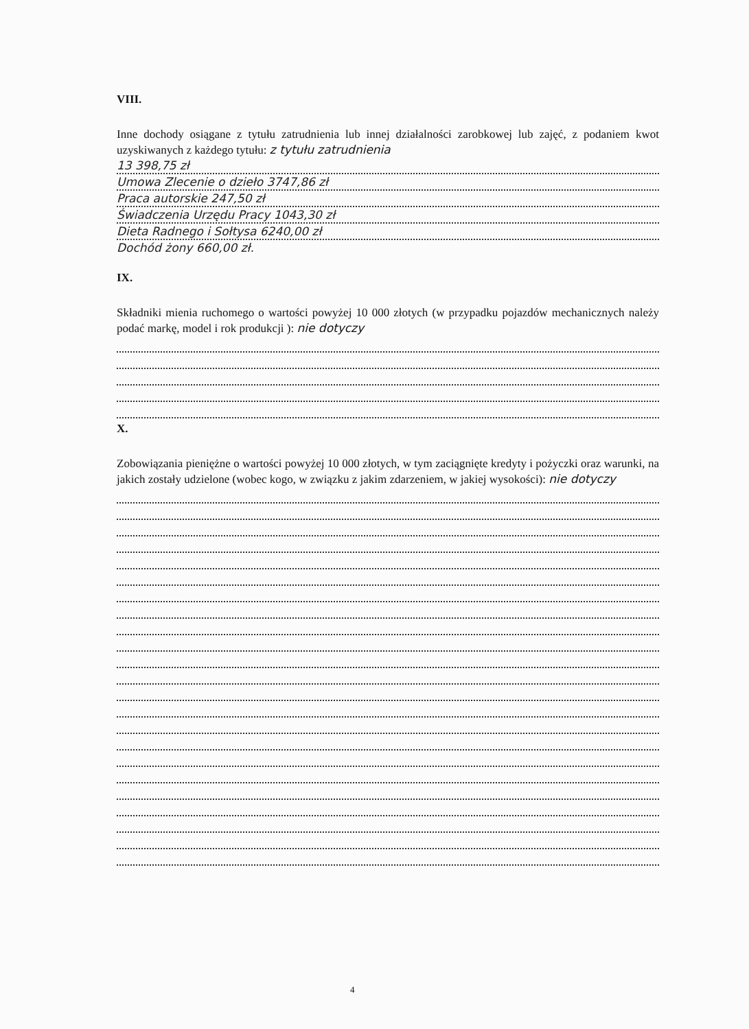VIII.
Inne dochody osiągane z tytułu zatrudnienia lub innej działalności zarobkowej lub zajęć, z podaniem kwot uzyskiwanych z każdego tytułu: z tytułu zatrudnienia
13 398,75 zł
Umowa Zlecenie o dzieło 3747,86 zł
Praca autorskie 247,50 zł
Świadczenia Urzędu Pracy 1043,30 zł
Dieta Radnego i Sołtysa 6240,00 zł
Dochód żony 660,00 zł.
IX.
Składniki mienia ruchomego o wartości powyżej 10 000 złotych (w przypadku pojazdów mechanicznych należy podać markę, model i rok produkcji ): nie dotyczy
X.
Zobowiązania pieniężne o wartości powyżej 10 000 złotych, w tym zaciągnięte kredyty i pożyczki oraz warunki, na jakich zostały udzielone (wobec kogo, w związku z jakim zdarzeniem, w jakiej wysokości): nie dotyczy
4